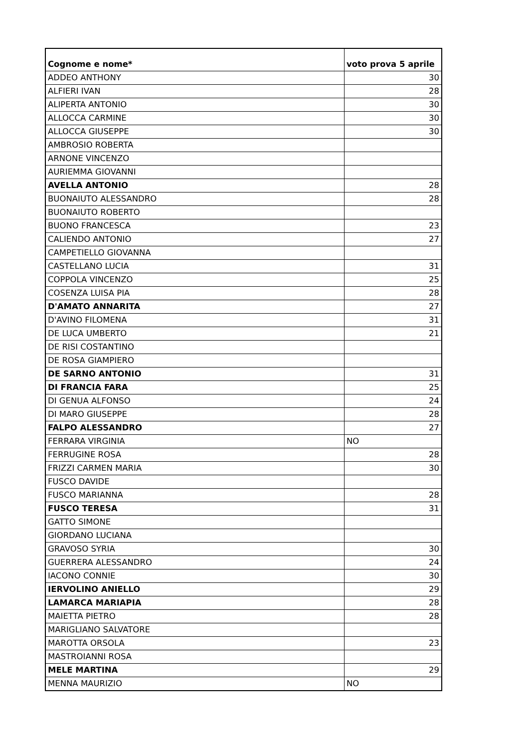| Cognome e nome* | voto prova 5 aprile |
| --- | --- |
| ADDEO ANTHONY | 30 |
| ALFIERI IVAN | 28 |
| ALIPERTA ANTONIO | 30 |
| ALLOCCA CARMINE | 30 |
| ALLOCCA GIUSEPPE | 30 |
| AMBROSIO ROBERTA | |
| ARNONE VINCENZO | |
| AURIEMMA GIOVANNI | |
| AVELLA ANTONIO | 28 |
| BUONAIUTO ALESSANDRO | 28 |
| BUONAIUTO ROBERTO | |
| BUONO FRANCESCA | 23 |
| CALIENDO ANTONIO | 27 |
| CAMPETIELLO GIOVANNA | |
| CASTELLANO LUCIA | 31 |
| COPPOLA VINCENZO | 25 |
| COSENZA LUISA PIA | 28 |
| D'AMATO ANNARITA | 27 |
| D'AVINO FILOMENA | 31 |
| DE LUCA UMBERTO | 21 |
| DE RISI COSTANTINO | |
| DE ROSA GIAMPIERO | |
| DE SARNO ANTONIO | 31 |
| DI FRANCIA FARA | 25 |
| DI GENUA ALFONSO | 24 |
| DI MARO GIUSEPPE | 28 |
| FALPO ALESSANDRO | 27 |
| FERRARA VIRGINIA | NO |
| FERRUGINE ROSA | 28 |
| FRIZZI CARMEN MARIA | 30 |
| FUSCO DAVIDE | |
| FUSCO MARIANNA | 28 |
| FUSCO TERESA | 31 |
| GATTO SIMONE | |
| GIORDANO LUCIANA | |
| GRAVOSO SYRIA | 30 |
| GUERRERA ALESSANDRO | 24 |
| IACONO CONNIE | 30 |
| IERVOLINO ANIELLO | 29 |
| LAMARCA MARIAPIA | 28 |
| MAIETTA PIETRO | 28 |
| MARIGLIANO SALVATORE | |
| MAROTTA ORSOLA | 23 |
| MASTROIANNI ROSA | |
| MELE MARTINA | 29 |
| MENNA MAURIZIO | NO |